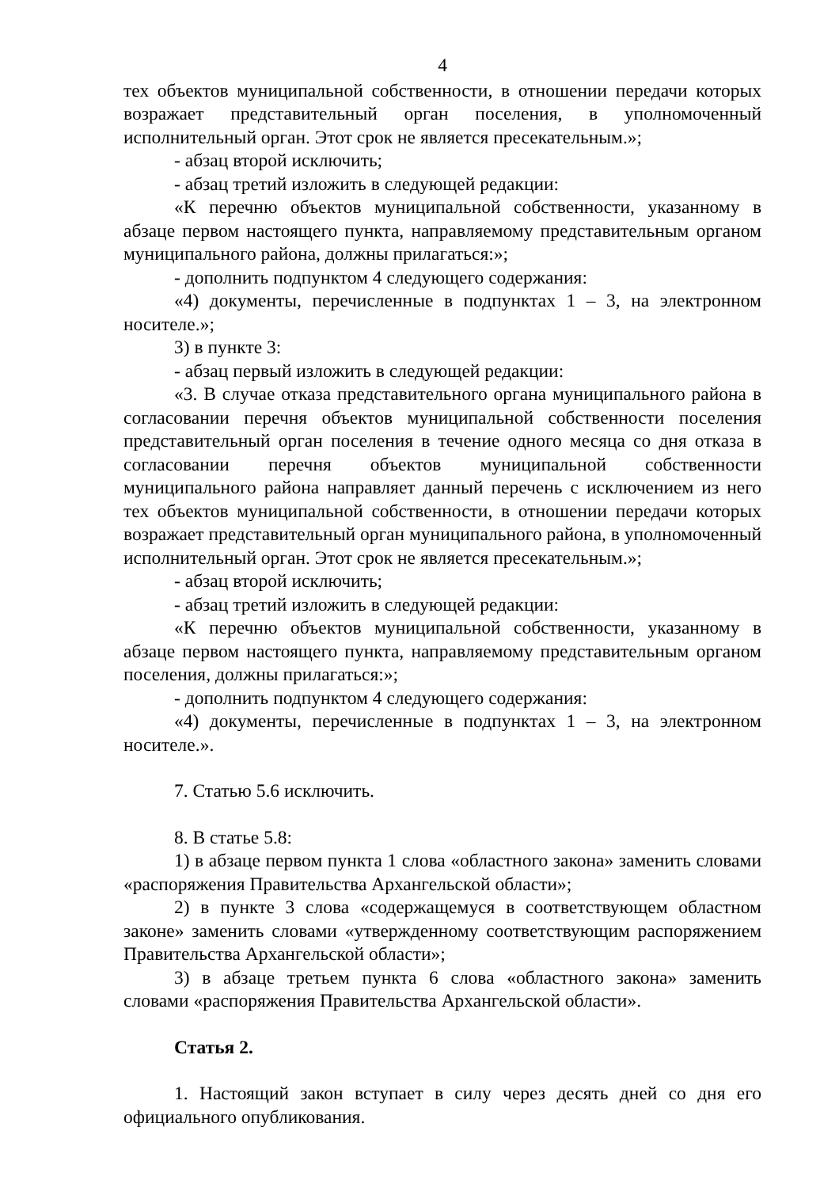4
тех объектов муниципальной собственности, в отношении передачи которых возражает представительный орган поселения, в уполномоченный исполнительный орган. Этот срок не является пресекательным.»;
- абзац второй исключить;
- абзац третий изложить в следующей редакции:
«К перечню объектов муниципальной собственности, указанному в абзаце первом настоящего пункта, направляемому представительным органом муниципального района, должны прилагаться:»;
- дополнить подпунктом 4 следующего содержания:
«4) документы, перечисленные в подпунктах 1 – 3, на электронном носителе.»;
3) в пункте 3:
- абзац первый изложить в следующей редакции:
«3. В случае отказа представительного органа муниципального района в согласовании перечня объектов муниципальной собственности поселения представительный орган поселения в течение одного месяца со дня отказа в согласовании перечня объектов муниципальной собственности муниципального района направляет данный перечень с исключением из него тех объектов муниципальной собственности, в отношении передачи которых возражает представительный орган муниципального района, в уполномоченный исполнительный орган. Этот срок не является пресекательным.»;
- абзац второй исключить;
- абзац третий изложить в следующей редакции:
«К перечню объектов муниципальной собственности, указанному в абзаце первом настоящего пункта, направляемому представительным органом поселения, должны прилагаться:»;
- дополнить подпунктом 4 следующего содержания:
«4) документы, перечисленные в подпунктах 1 – 3, на электронном носителе.».
7. Статью 5.6 исключить.
8. В статье 5.8:
1) в абзаце первом пункта 1 слова «областного закона» заменить словами «распоряжения Правительства Архангельской области»;
2) в пункте 3 слова «содержащемуся в соответствующем областном законе» заменить словами «утвержденному соответствующим распоряжением Правительства Архангельской области»;
3) в абзаце третьем пункта 6 слова «областного закона» заменить словами «распоряжения Правительства Архангельской области».
Статья 2.
1. Настоящий закон вступает в силу через десять дней со дня его официального опубликования.